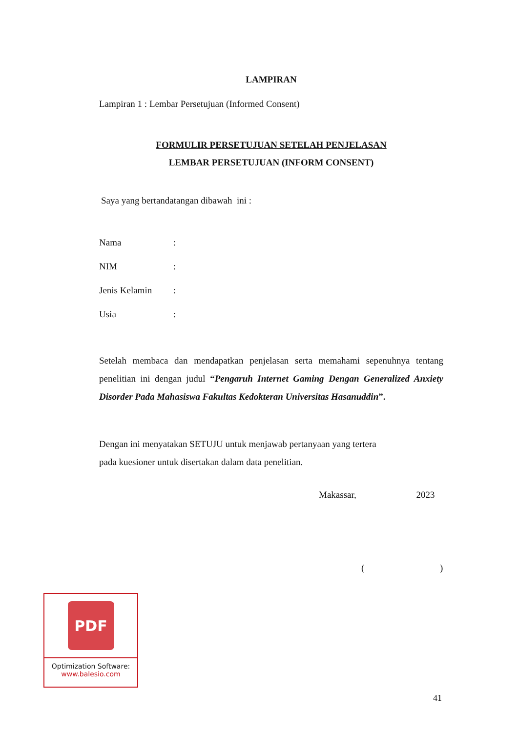LAMPIRAN
Lampiran 1 : Lembar Persetujuan (Informed Consent)
FORMULIR PERSETUJUAN SETELAH PENJELASAN
LEMBAR PERSETUJUAN (INFORM CONSENT)
Saya yang bertandatangan dibawah ini :
| Nama | : |
| NIM | : |
| Jenis Kelamin | : |
| Usia | : |
Setelah membaca dan mendapatkan penjelasan serta memahami sepenuhnya tentang penelitian ini dengan judul “Pengaruh Internet Gaming Dengan Generalized Anxiety Disorder Pada Mahasiswa Fakultas Kedokteran Universitas Hasanuddin”.
Dengan ini menyatakan SETUJU untuk menjawab pertanyaan yang tertera
pada kuesioner untuk disertakan dalam data penelitian.
Makassar, 2023
( )
PDF
Optimization Software:
www.balesio.com
41